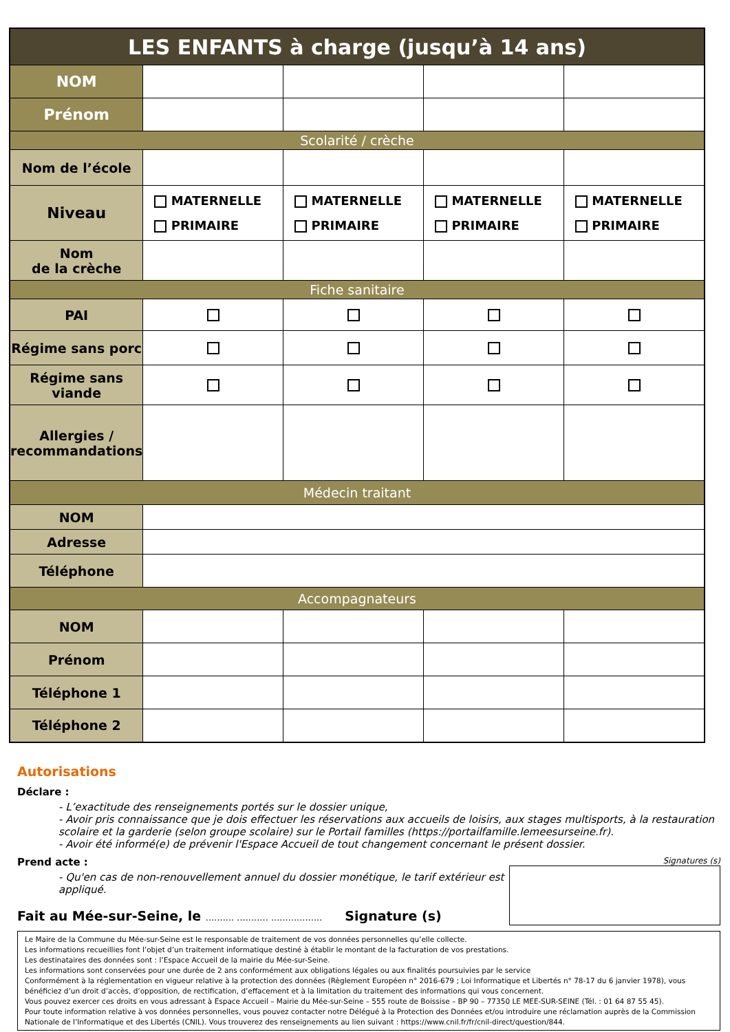| LES ENFANTS à charge (jusqu’à 14 ans) | | | | |
| --- | --- | --- | --- | --- |
| NOM | | | | |
| Prénom | | | | |
| Scolarité / crèche | | | | |
| Nom de l’école | | | | |
| Niveau | MATERNELLE PRIMAIRE | MATERNELLE PRIMAIRE | MATERNELLE PRIMAIRE | MATERNELLE PRIMAIRE |
| Nom de la crèche | | | | |
| Fiche sanitaire | | | | |
| PAI | | | | |
| Régime sans porc | | | | |
| Régime sans viande | | | | |
| Allergies / recommandations | | | | |
| Médecin traitant | | | | |
| NOM | | | | |
| Adresse | | | | |
| Téléphone | | | | |
| Accompagnateurs | | | | |
| NOM | | | | |
| Prénom | | | | |
| Téléphone 1 | | | | |
| Téléphone 2 | | | | |
Autorisations
Déclare :
- L’exactitude des renseignements portés sur le dossier unique,
- Avoir pris connaissance que je dois effectuer les réservations aux accueils de loisirs, aux stages multisports, à la restauration scolaire et la garderie (selon groupe scolaire) sur le Portail familles (https://portailfamille.lemeesurseine.fr).
- Avoir été informé(e) de prévenir l'Espace Accueil de tout changement concernant le présent dossier.
Prend acte :
- Qu'en cas de non-renouvellement annuel du dossier monétique, le tarif extérieur est appliqué.
Fait au Mée-sur-Seine, le .......... ........... .................. Signature (s)
Signatures (s)
Le Maire de la Commune du Mée-sur-Seine est le responsable de traitement de vos données personnelles qu’elle collecte.
Les informations recueillies font l’objet d’un traitement informatique destiné à établir le montant de la facturation de vos prestations.
Les destinataires des données sont : l’Espace Accueil de la mairie du Mée-sur-Seine.
Les informations sont conservées pour une durée de 2 ans conformément aux obligations légales ou aux finalités poursuivies par le service
Conformément à la réglementation en vigueur relative à la protection des données (Règlement Européen n° 2016-679 ; Loi Informatique et Libertés n° 78-17 du 6 janvier 1978), vous bénéficiez d’un droit d’accès, d’opposition, de rectification, d’effacement et à la limitation du traitement des informations qui vous concernent.
Vous pouvez exercer ces droits en vous adressant à Espace Accueil – Mairie du Mée-sur-Seine – 555 route de Boissise – BP 90 – 77350 LE MEE-SUR-SEINE (Tél. : 01 64 87 55 45).
Pour toute information relative à vos données personnelles, vous pouvez contacter notre Délégué à la Protection des Données et/ou introduire une réclamation auprès de la Commission Nationale de l’Informatique et des Libertés (CNIL). Vous trouverez des renseignements au lien suivant : https://www.cnil.fr/fr/cnil-direct/question/844.